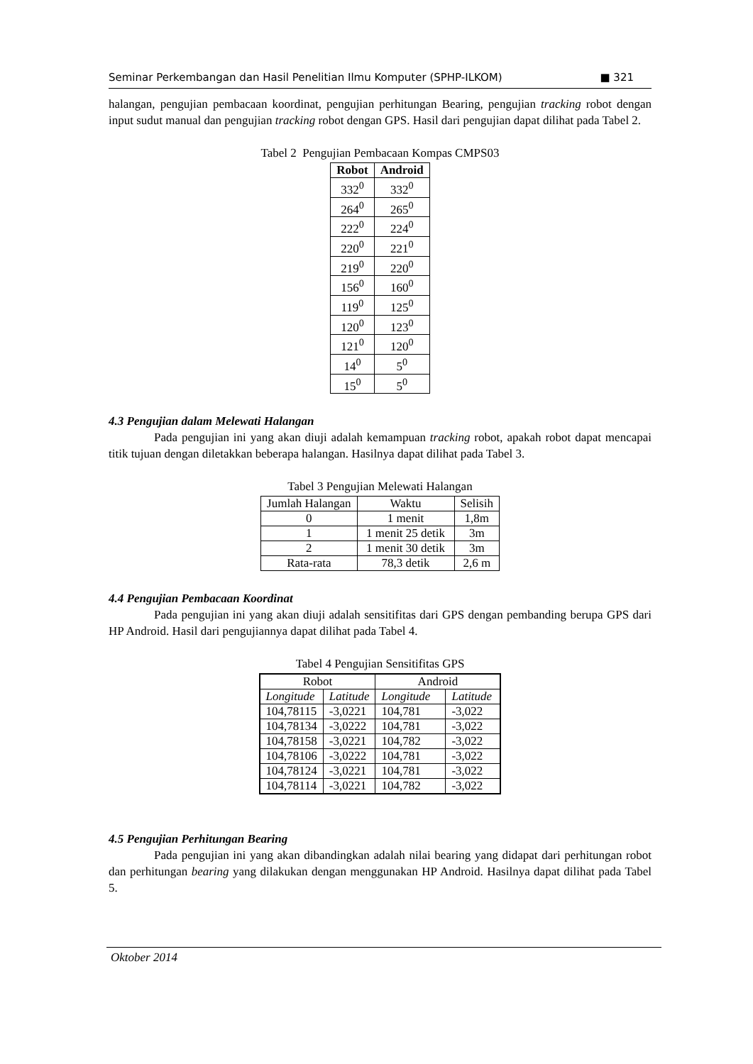Seminar Perkembangan dan Hasil Penelitian Ilmu Komputer (SPHP-ILKOM) ■ 321
halangan, pengujian pembacaan koordinat, pengujian perhitungan Bearing, pengujian tracking robot dengan input sudut manual dan pengujian tracking robot dengan GPS. Hasil dari pengujian dapat dilihat pada Tabel 2.
Tabel 2 Pengujian Pembacaan Kompas CMPS03
| Robot | Android |
| --- | --- |
| 332<sup>0</sup> | 332<sup>0</sup> |
| 264<sup>0</sup> | 265<sup>0</sup> |
| 222<sup>0</sup> | 224<sup>0</sup> |
| 220<sup>0</sup> | 221<sup>0</sup> |
| 219<sup>0</sup> | 220<sup>0</sup> |
| 156<sup>0</sup> | 160<sup>0</sup> |
| 119<sup>0</sup> | 125<sup>0</sup> |
| 120<sup>0</sup> | 123<sup>0</sup> |
| 121<sup>0</sup> | 120<sup>0</sup> |
| 14<sup>0</sup> | 5<sup>0</sup> |
| 15<sup>0</sup> | 5<sup>0</sup> |
4.3 Pengujian dalam Melewati Halangan
Pada pengujian ini yang akan diuji adalah kemampuan tracking robot, apakah robot dapat mencapai titik tujuan dengan diletakkan beberapa halangan. Hasilnya dapat dilihat pada Tabel 3.
Tabel 3 Pengujian Melewati Halangan
| Jumlah Halangan | Waktu | Selisih |
| 0 | 1 menit | 1,8m |
| 1 | 1 menit 25 detik | 3m |
| 2 | 1 menit 30 detik | 3m |
| Rata-rata | 78,3 detik | 2,6 m |
4.4 Pengujian Pembacaan Koordinat
Pada pengujian ini yang akan diuji adalah sensitifitas dari GPS dengan pembanding berupa GPS dari HP Android. Hasil dari pengujiannya dapat dilihat pada Tabel 4.
Tabel 4 Pengujian Sensitifitas GPS
| Robot | | Android | |
| Longitude | Latitude | Longitude | Latitude |
| 104,78115 | -3,0221 | 104,781 | -3,022 |
| 104,78134 | -3,0222 | 104,781 | -3,022 |
| 104,78158 | -3,0221 | 104,782 | -3,022 |
| 104,78106 | -3,0222 | 104,781 | -3,022 |
| 104,78124 | -3,0221 | 104,781 | -3,022 |
| 104,78114 | -3,0221 | 104,782 | -3,022 |
4.5 Pengujian Perhitungan Bearing
Pada pengujian ini yang akan dibandingkan adalah nilai bearing yang didapat dari perhitungan robot dan perhitungan bearing yang dilakukan dengan menggunakan HP Android. Hasilnya dapat dilihat pada Tabel 5.
Oktober 2014